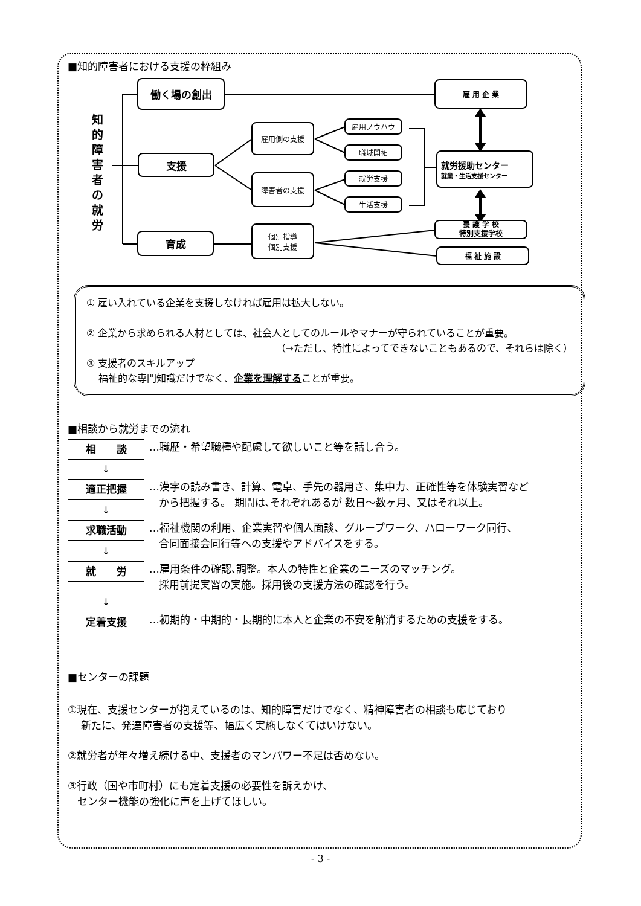■知的障害者における支援の枠組み
知
的
障
害
者
の
就
労
働く場の創出
支援
雇用側の支援
雇用ノウハウ
職域開拓
障害者の支援
就労支援
生活支援
育成
個別指導
個別支援
雇 用 企 業
就労援助センター
就業・生活支援センター
養 護 学 校
特別支援学校
福 祉 施 設
① 雇い入れている企業を支援しなければ雇用は拡大しない。
② 企業から求められる人材としては、社会人としてのルールやマナーが守られていることが重要。
（→ただし、特性によってできないこともあるので、それらは除く）
③ 支援者のスキルアップ
福祉的な専門知識だけでなく、企業を理解することが重要。
■相談から就労までの流れ
相　　談
…職歴・希望職種や配慮して欲しいこと等を話し合う。
↓
適正把握
…漢字の読み書き、計算、電卓、手先の器用さ、集中力、正確性等を体験実習など
から把握する。 期間は､それぞれあるが 数日～数ヶ月、又はそれ以上。
↓
求職活動
…福祉機関の利用、企業実習や個人面談、グループワーク、ハローワーク同行、
合同面接会同行等への支援やアドバイスをする。
↓
就　　労
…雇用条件の確認､調整。本人の特性と企業のニーズのマッチング。
採用前提実習の実施。採用後の支援方法の確認を行う。
↓
定着支援
…初期的・中期的・長期的に本人と企業の不安を解消するための支援をする。
■センターの課題
①現在、支援センターが抱えているのは、知的障害だけでなく、精神障害者の相談も応じており
新たに、発達障害者の支援等、幅広く実施しなくてはいけない。
②就労者が年々増え続ける中、支援者のマンパワー不足は否めない。
③行政（国や市町村）にも定着支援の必要性を訴えかけ、
センター機能の強化に声を上げてほしい。
- 3 -